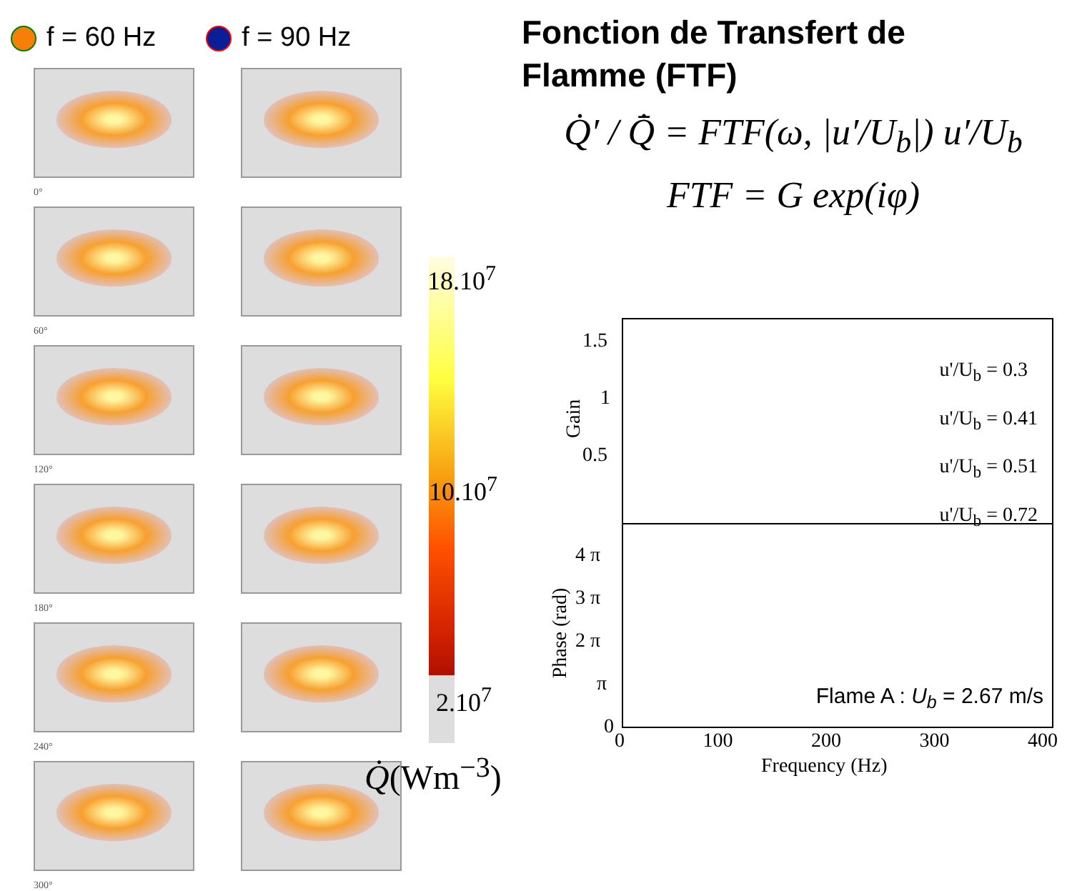f = 60 Hz f = 90 Hz
0°
60°
120°
180°
240°
300°
18.10<sup>7</sup>
10.10<sup>7</sup>
2.10<sup>7</sup>
Q̇(Wm<sup>−3</sup>)
Fonction de Transfert de
Flamme (FTF)
Q̇′ / Q̄̇ = FTF(ω, |u′/U<sub>b</sub>|) u′/U<sub>b</sub>
FTF = G exp(iφ)
u'/U<sub>b</sub> = 0.3
u'/U<sub>b</sub> = 0.41
u'/U<sub>b</sub> = 0.51
u'/U<sub>b</sub> = 0.72
Flame A : U<sub>b</sub> = 2.67 m/s
1.5
1
0.5
Gain
4 π
3 π
2 π
π
0
Phase (rad)
0 100 200 300 400
Frequency (Hz)